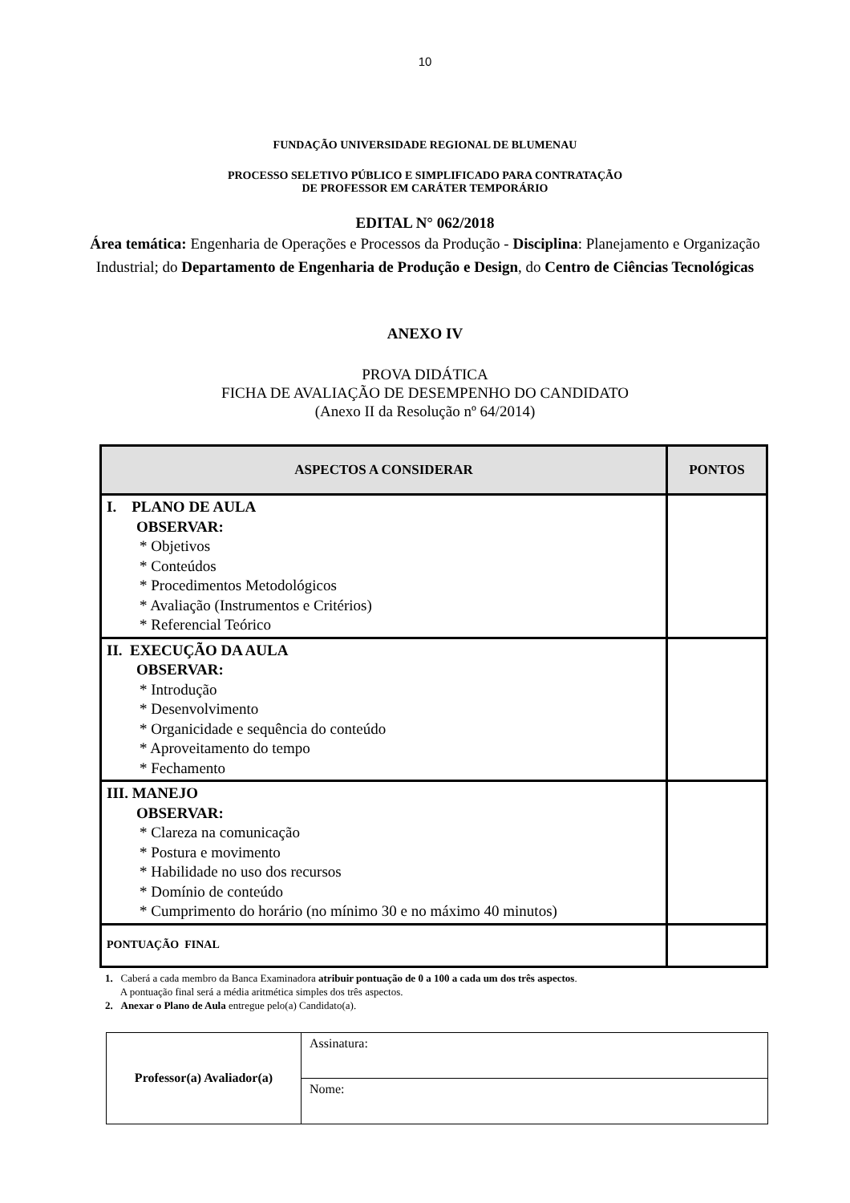10
FUNDAÇÃO UNIVERSIDADE REGIONAL DE BLUMENAU
PROCESSO SELETIVO PÚBLICO E SIMPLIFICADO PARA CONTRATAÇÃO
DE PROFESSOR EM CARÁTER TEMPORÁRIO
EDITAL N° 062/2018
Área temática: Engenharia de Operações e Processos da Produção - Disciplina: Planejamento e Organização Industrial; do Departamento de Engenharia de Produção e Design, do Centro de Ciências Tecnológicas
ANEXO IV
PROVA DIDÁTICA
FICHA DE AVALIAÇÃO DE DESEMPENHO DO CANDIDATO
(Anexo II da Resolução nº 64/2014)
| ASPECTOS A CONSIDERAR | PONTOS |
| --- | --- |
| I. PLANO DE AULA OBSERVAR: * Objetivos * Conteúdos * Procedimentos Metodológicos * Avaliação (Instrumentos e Critérios) * Referencial Teórico | |
| II. EXECUÇÃO DA AULA OBSERVAR: * Introdução * Desenvolvimento * Organicidade e sequência do conteúdo * Aproveitamento do tempo * Fechamento | |
| III. MANEJO OBSERVAR: * Clareza na comunicação * Postura e movimento * Habilidade no uso dos recursos * Domínio de conteúdo * Cumprimento do horário (no mínimo 30 e no máximo 40 minutos) | |
| PONTUAÇÃO FINAL | |
1. Caberá a cada membro da Banca Examinadora atribuir pontuação de 0 a 100 a cada um dos três aspectos.
A pontuação final será a média aritmética simples dos três aspectos.
2. Anexar o Plano de Aula entregue pelo(a) Candidato(a).
| Professor(a) Avaliador(a) | Assinatura: |
| | Nome: |